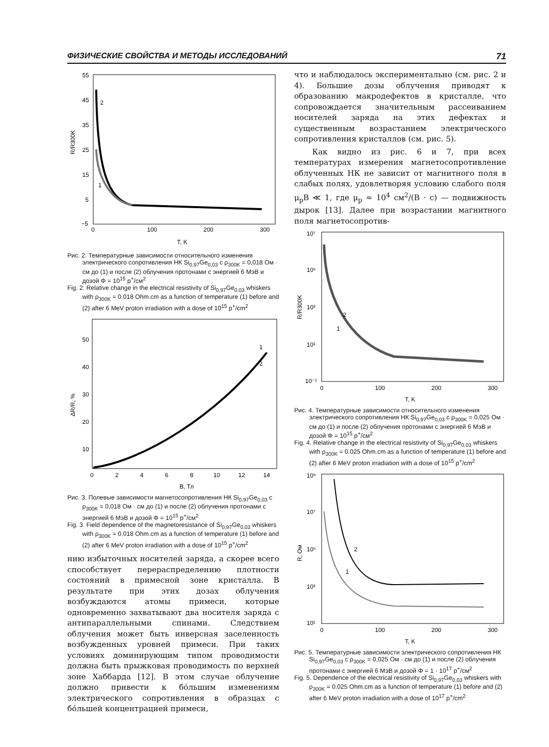ФИЗИЧЕСКИЕ СВОЙСТВА И МЕТОДЫ ИССЛЕДОВАНИЙ 71
55
45
35
25
15
5
−5
0
100
200
300
T, K
R/R300K
2
1
Рис. 2. Температурные зависимости относительного изменения электрического сопротивления НК Si<sub>0,97</sub>Ge<sub>0,03</sub> с ρ<sub>300K</sub> = 0,018 Ом · см до (1) и после (2) облучения протонами с энергией 6 МэВ и дозой Φ = 10<sup>15</sup> p<sup>+</sup>/см<sup>2</sup>
Fig. 2. Relative change in the electrical resistivity of Si<sub>0,97</sub>Ge<sub>0,03</sub> whiskers with ρ<sub>300K</sub> = 0.018 Ohm.cm as a function of temperature (1) before and (2) after 6 MeV proton irradiation with a dose of 10<sup>15</sup> p<sup>+</sup>/cm<sup>2</sup>
50
40
30
20
10
0
2
4
6
8
10
12
14
B, Тл
ΔR/R, %
1
2
Рис. 3. Полевые зависимости магнетосопротивления НК Si<sub>0,97</sub>Ge<sub>0,03</sub> с ρ<sub>300K</sub> = 0,018 Ом · см до (1) и после (2) облучения протонами с энергией 6 МэВ и дозой Φ = 10<sup>15</sup> p<sup>+</sup>/см<sup>2</sup>
Fig. 3. Field dependence of the magnetoresistance of Si<sub>0,97</sub>Ge<sub>0,03</sub> whiskers with ρ<sub>300K</sub> = 0.018 Ohm.cm as a function of temperature (1) before and (2) after 6 MeV proton irradiation with a dose of 10<sup>15</sup> p<sup>+</sup>/cm<sup>2</sup>
нию избыточных носителей заряда, а скорее всего способствует перераспределению плотности состояний в примесной зоне кристалла. В результате при этих дозах облучения возбуждаются атомы примеси, которые одновременно захватывают два носителя заряда с антипараллельными спинами. Следствием облучения может быть инверсная заселенность возбужденных уровней примеси. При таких условиях доминирующим типом проводимости должна быть прыжковая проводимость по верхней зоне Хаббарда [12]. В этом случае облучение должно привести к бóльшим изменениям электрического сопротивления в образцах с бóльшей концентрацией примеси,
что и наблюдалось экспериментально (см. рис. 2 и 4). Большие дозы облучения приводят к образованию макродефектов в кристалле, что сопровождается значительным рассеиванием носителей заряда на этих дефектах и существенным возрастанием электрического сопротивления кристаллов (см. рис. 5).
Как видно из рис. 6 и 7, при всех температурах измерения магнетосопротивление облученных НК не зависит от магнитного поля в слабых полях, удовлетворяя условию слабого поля μ<sub>p</sub>B ≪ 1, где μ<sub>p</sub> ≈ 10<sup>4</sup> см<sup>2</sup>/(В · с) — подвижность дырок [13]. Далее при возрастании магнитного поля магнетосопротив-
10⁷
10⁵
10³
10¹
10⁻¹
0
100
200
300
T, K
R/R300K
2
1
Рис. 4. Температурные зависимости относительного изменения электрического сопротивления НК Si<sub>0,97</sub>Ge<sub>0,03</sub> с ρ<sub>300K</sub> = 0,025 Ом · см до (1) и после (2) облучения протонами с энергией 6 МэВ и дозой Φ = 10<sup>15</sup> p<sup>+</sup>/см<sup>2</sup>
Fig. 4. Relative change in the electrical resistivity of Si<sub>0,97</sub>Ge<sub>0,03</sub> whiskers with ρ<sub>300K</sub> = 0.025 Ohm.cm as a function of temperature (1) before and (2) after 6 MeV proton irradiation with a dose of 10<sup>15</sup> p<sup>+</sup>/cm<sup>2</sup>
10⁹
10⁷
10⁵
10³
10¹
0
100
200
300
T, K
R, Ом
2
1
Рис. 5. Температурные зависимости электрического сопротивления НК Si<sub>0,97</sub>Ge<sub>0,03</sub> с ρ<sub>300K</sub> = 0,025 Ом · см до (1) и после (2) облучения протонами с энергией 6 МэВ и дозой Φ = 1 · 10<sup>17</sup> p<sup>+</sup>/см<sup>2</sup>
Fig. 5. Dependence of the electrical resistivity of Si<sub>0,97</sub>Ge<sub>0,03</sub> whiskers with ρ<sub>300K</sub> = 0.025 Ohm.cm as a function of temperature (1) before and (2) after 6 MeV proton irradiation with a dose of 10<sup>17</sup> p<sup>+</sup>/cm<sup>2</sup>